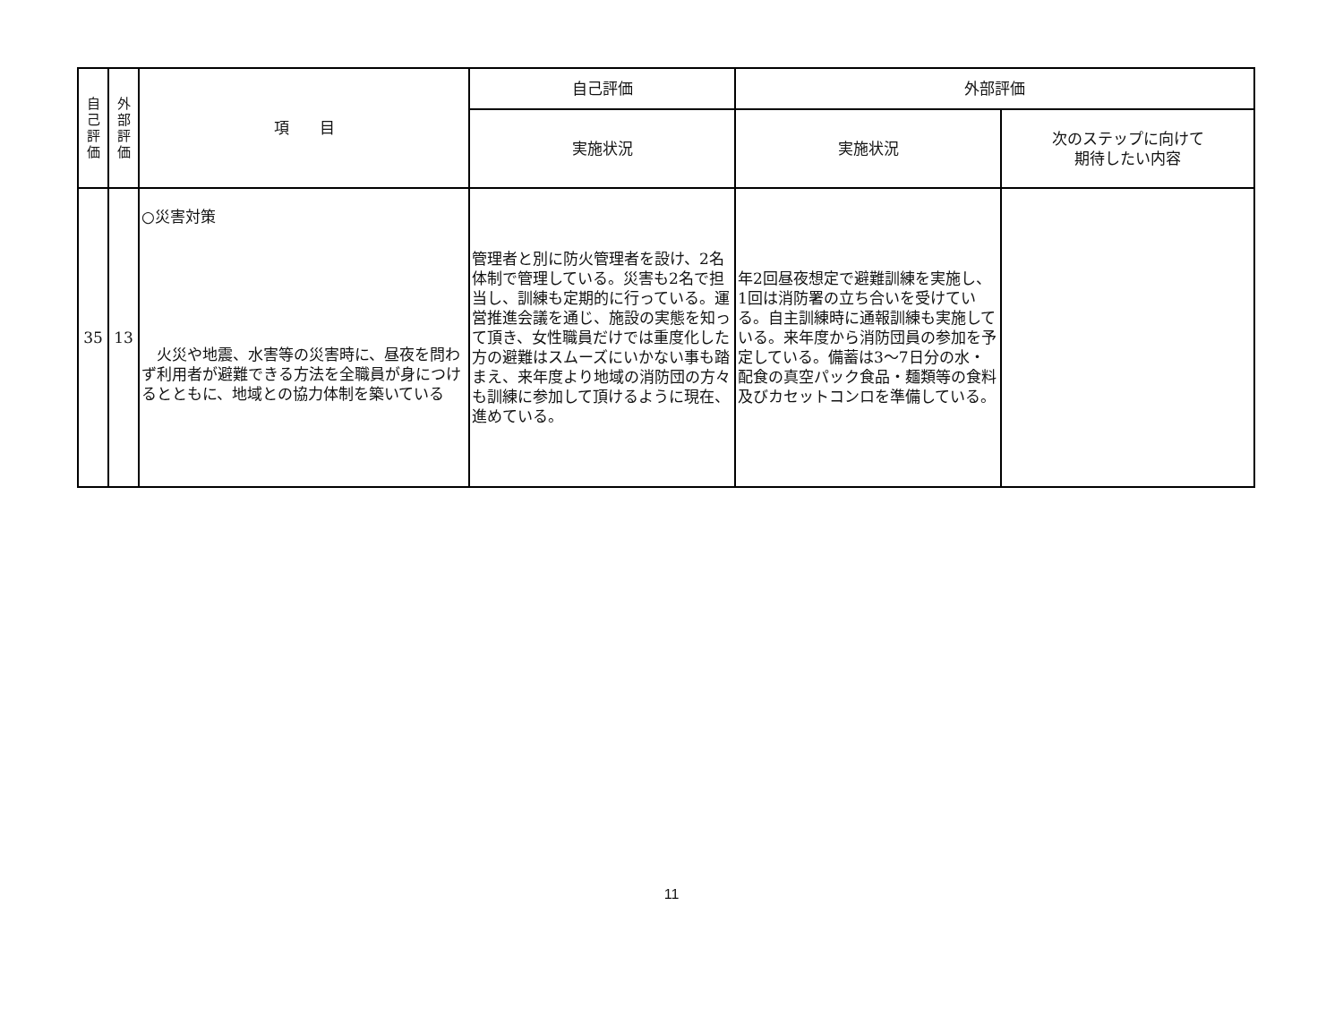| 自 己 評 価 | 外 部 評 価 | 項 目 | 自己評価 | 外部評価 | |
| --- | --- | --- | --- | --- | --- |
| | | | 実施状況 | 実施状況 | 次のステップに向けて 期待したい内容 |
| 35 | 13 | ○災害対策 火災や地震、水害等の災害時に、昼夜を問わず利用者が避難できる方法を全職員が身につけるとともに、地域との協力体制を築いている | 管理者と別に防火管理者を設け、2名体制で管理している。災害も2名で担当し、訓練も定期的に行っている。運営推進会議を通じ、施設の実態を知って頂き、女性職員だけでは重度化した方の避難はスムーズにいかない事も踏まえ、来年度より地域の消防団の方々も訓練に参加して頂けるように現在、進めている。 | 年2回昼夜想定で避難訓練を実施し、1回は消防署の立ち合いを受けている。自主訓練時に通報訓練も実施している。来年度から消防団員の参加を予定している。備蓄は3～7日分の水・配食の真空パック食品・麺類等の食料及びカセットコンロを準備している。 | |
11